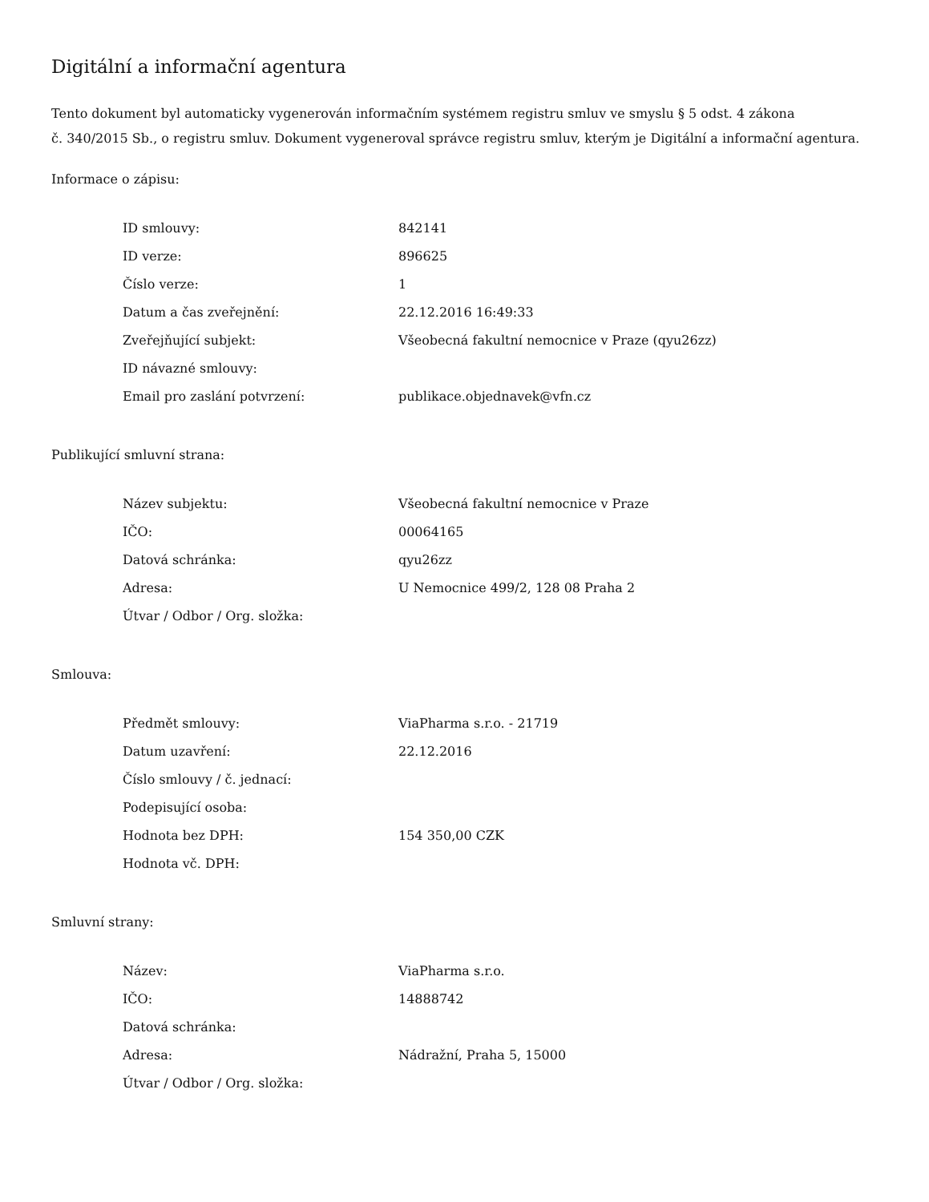Digitální a informační agentura
Tento dokument byl automaticky vygenerován informačním systémem registru smluv ve smyslu § 5 odst. 4 zákona
č. 340/2015 Sb., o registru smluv. Dokument vygeneroval správce registru smluv, kterým je Digitální a informační agentura.
Informace o zápisu:
| ID smlouvy: | 842141 |
| ID verze: | 896625 |
| Číslo verze: | 1 |
| Datum a čas zveřejnění: | 22.12.2016 16:49:33 |
| Zveřejňující subjekt: | Všeobecná fakultní nemocnice v Praze (qyu26zz) |
| ID návazné smlouvy: | |
| Email pro zaslání potvrzení: | publikace.objednavek@vfn.cz |
Publikující smluvní strana:
| Název subjektu: | Všeobecná fakultní nemocnice v Praze |
| IČO: | 00064165 |
| Datová schránka: | qyu26zz |
| Adresa: | U Nemocnice 499/2, 128 08 Praha 2 |
| Útvar / Odbor / Org. složka: | |
Smlouva:
| Předmět smlouvy: | ViaPharma s.r.o. - 21719 |
| Datum uzavření: | 22.12.2016 |
| Číslo smlouvy / č. jednací: | |
| Podepisující osoba: | |
| Hodnota bez DPH: | 154 350,00 CZK |
| Hodnota vč. DPH: | |
Smluvní strany:
| Název: | ViaPharma s.r.o. |
| IČO: | 14888742 |
| Datová schránka: | |
| Adresa: | Nádražní, Praha 5, 15000 |
| Útvar / Odbor / Org. složka: | |